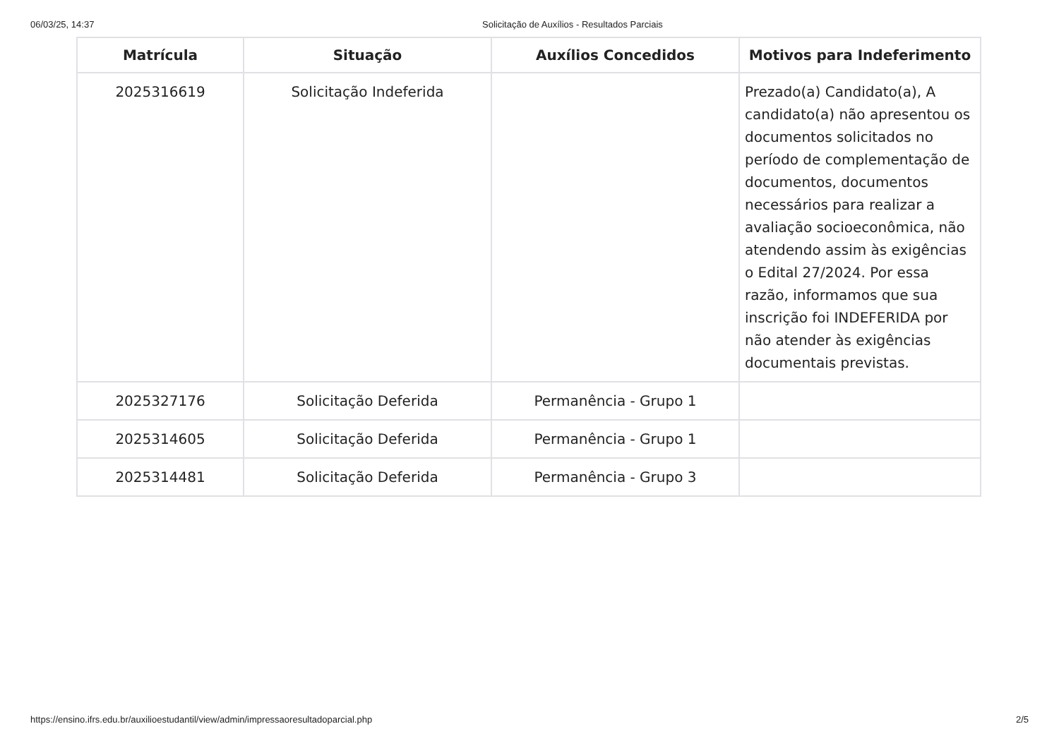06/03/25, 14:37 Solicitação de Auxílios - Resultados Parciais
| Matrícula | Situação | Auxílios Concedidos | Motivos para Indeferimento |
| --- | --- | --- | --- |
| 2025316619 | Solicitação Indeferida | | Prezado(a) Candidato(a), A candidato(a) não apresentou os documentos solicitados no período de complementação de documentos, documentos necessários para realizar a avaliação socioeconômica, não atendendo assim às exigências o Edital 27/2024. Por essa razão, informamos que sua inscrição foi INDEFERIDA por não atender às exigências documentais previstas. |
| 2025327176 | Solicitação Deferida | Permanência - Grupo 1 | |
| 2025314605 | Solicitação Deferida | Permanência - Grupo 1 | |
| 2025314481 | Solicitação Deferida | Permanência - Grupo 3 | |
https://ensino.ifrs.edu.br/auxilioestudantil/view/admin/impressaoresultadoparcial.php 2/5